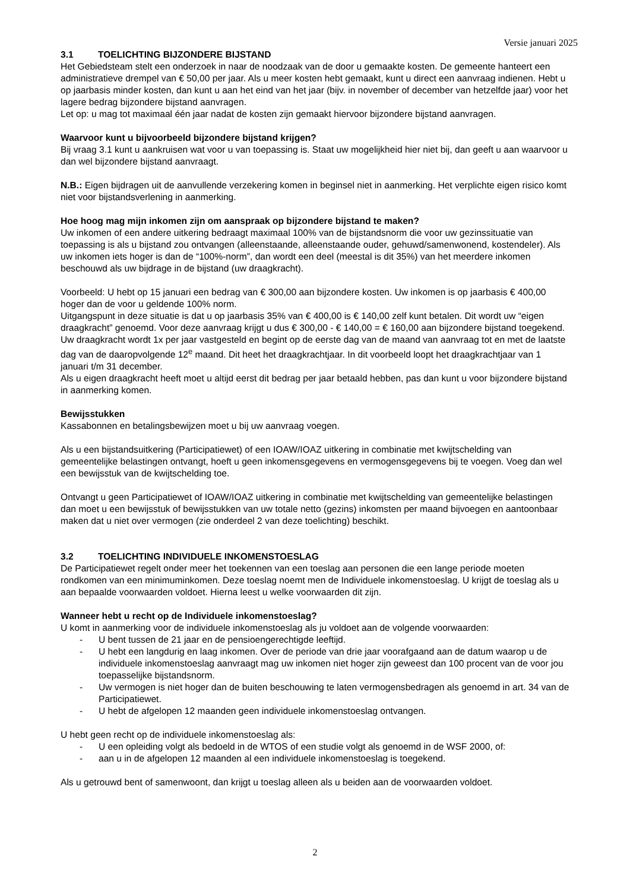Versie januari 2025
3.1 TOELICHTING BIJZONDERE BIJSTAND
Het Gebiedsteam stelt een onderzoek in naar de noodzaak van de door u gemaakte kosten. De gemeente hanteert een administratieve drempel van € 50,00 per jaar. Als u meer kosten hebt gemaakt, kunt u direct een aanvraag indienen. Hebt u op jaarbasis minder kosten, dan kunt u aan het eind van het jaar (bijv. in november of december van hetzelfde jaar) voor het lagere bedrag bijzondere bijstand aanvragen.
Let op: u mag tot maximaal één jaar nadat de kosten zijn gemaakt hiervoor bijzondere bijstand aanvragen.
Waarvoor kunt u bijvoorbeeld bijzondere bijstand krijgen?
Bij vraag 3.1 kunt u aankruisen wat voor u van toepassing is. Staat uw mogelijkheid hier niet bij, dan geeft u aan waarvoor u dan wel bijzondere bijstand aanvraagt.
N.B.: Eigen bijdragen uit de aanvullende verzekering komen in beginsel niet in aanmerking. Het verplichte eigen risico komt niet voor bijstandsverlening in aanmerking.
Hoe hoog mag mijn inkomen zijn om aanspraak op bijzondere bijstand te maken?
Uw inkomen of een andere uitkering bedraagt maximaal 100% van de bijstandsnorm die voor uw gezinssituatie van toepassing is als u bijstand zou ontvangen (alleenstaande, alleenstaande ouder, gehuwd/samenwonend, kostendeler). Als uw inkomen iets hoger is dan de “100%-norm”, dan wordt een deel (meestal is dit 35%) van het meerdere inkomen beschouwd als uw bijdrage in de bijstand (uw draagkracht).
Voorbeeld: U hebt op 15 januari een bedrag van € 300,00 aan bijzondere kosten. Uw inkomen is op jaarbasis € 400,00 hoger dan de voor u geldende 100% norm.
Uitgangspunt in deze situatie is dat u op jaarbasis 35% van € 400,00 is € 140,00 zelf kunt betalen. Dit wordt uw “eigen draagkracht” genoemd. Voor deze aanvraag krijgt u dus € 300,00 - € 140,00 = € 160,00 aan bijzondere bijstand toegekend. Uw draagkracht wordt 1x per jaar vastgesteld en begint op de eerste dag van de maand van aanvraag tot en met de laatste dag van de daaropvolgende 12<sup>e</sup> maand. Dit heet het draagkrachtjaar. In dit voorbeeld loopt het draagkrachtjaar van 1 januari t/m 31 december.
Als u eigen draagkracht heeft moet u altijd eerst dit bedrag per jaar betaald hebben, pas dan kunt u voor bijzondere bijstand in aanmerking komen.
Bewijsstukken
Kassabonnen en betalingsbewijzen moet u bij uw aanvraag voegen.
Als u een bijstandsuitkering (Participatiewet) of een IOAW/IOAZ uitkering in combinatie met kwijtschelding van gemeentelijke belastingen ontvangt, hoeft u geen inkomensgegevens en vermogensgegevens bij te voegen. Voeg dan wel een bewijsstuk van de kwijtschelding toe.
Ontvangt u geen Participatiewet of IOAW/IOAZ uitkering in combinatie met kwijtschelding van gemeentelijke belastingen dan moet u een bewijsstuk of bewijsstukken van uw totale netto (gezins) inkomsten per maand bijvoegen en aantoonbaar maken dat u niet over vermogen (zie onderdeel 2 van deze toelichting) beschikt.
3.2 TOELICHTING INDIVIDUELE INKOMENSTOESLAG
De Participatiewet regelt onder meer het toekennen van een toeslag aan personen die een lange periode moeten rondkomen van een minimuminkomen. Deze toeslag noemt men de Individuele inkomenstoeslag. U krijgt de toeslag als u aan bepaalde voorwaarden voldoet. Hierna leest u welke voorwaarden dit zijn.
Wanneer hebt u recht op de Individuele inkomenstoeslag?
U komt in aanmerking voor de individuele inkomenstoeslag als ju voldoet aan de volgende voorwaarden:
- U bent tussen de 21 jaar en de pensioengerechtigde leeftijd.
- U hebt een langdurig en laag inkomen. Over de periode van drie jaar voorafgaand aan de datum waarop u de individuele inkomenstoeslag aanvraagt mag uw inkomen niet hoger zijn geweest dan 100 procent van de voor jou toepasselijke bijstandsnorm.
- Uw vermogen is niet hoger dan de buiten beschouwing te laten vermogensbedragen als genoemd in art. 34 van de Participatiewet.
- U hebt de afgelopen 12 maanden geen individuele inkomenstoeslag ontvangen.
U hebt geen recht op de individuele inkomenstoeslag als:
- U een opleiding volgt als bedoeld in de WTOS of een studie volgt als genoemd in de WSF 2000, of:
- aan u in de afgelopen 12 maanden al een individuele inkomenstoeslag is toegekend.
Als u getrouwd bent of samenwoont, dan krijgt u toeslag alleen als u beiden aan de voorwaarden voldoet.
2